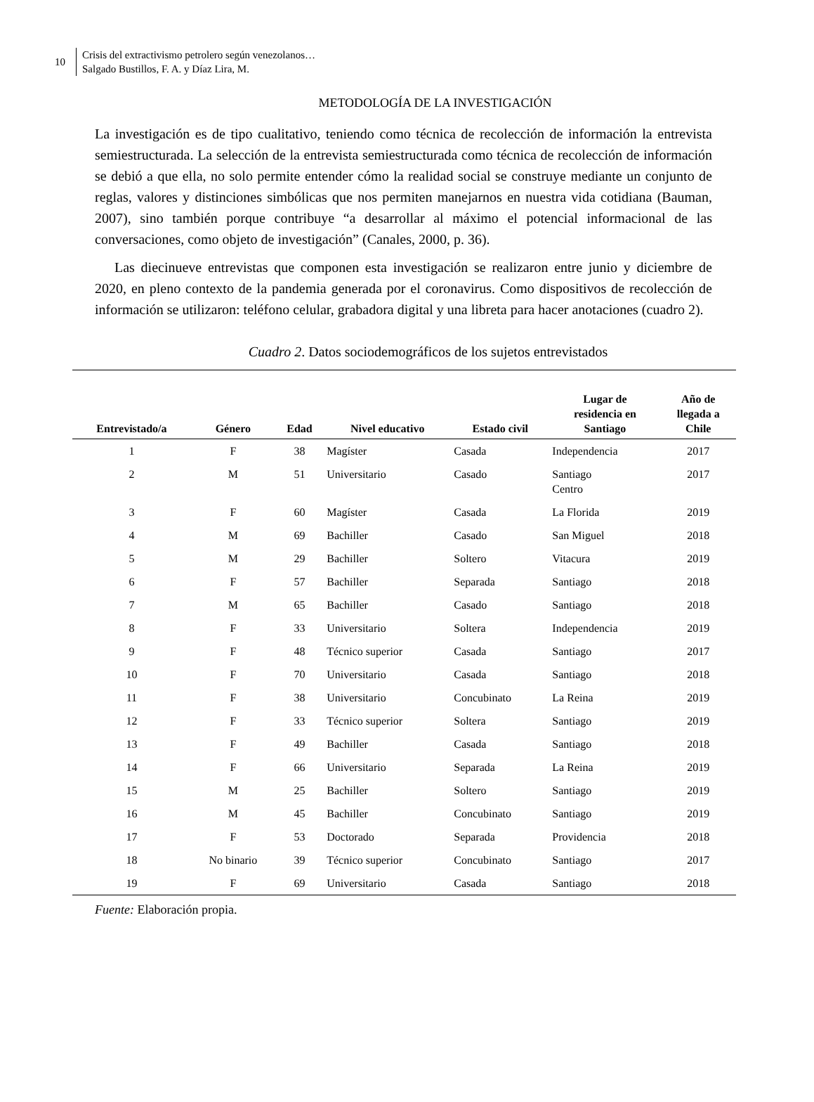10
Crisis del extractivismo petrolero según venezolanos…
Salgado Bustillos, F. A. y Díaz Lira, M.
METODOLOGÍA DE LA INVESTIGACIÓN
La investigación es de tipo cualitativo, teniendo como técnica de recolección de información la entrevista semiestructurada. La selección de la entrevista semiestructurada como técnica de recolección de información se debió a que ella, no solo permite entender cómo la realidad social se construye mediante un conjunto de reglas, valores y distinciones simbólicas que nos permiten manejarnos en nuestra vida cotidiana (Bauman, 2007), sino también porque contribuye “a desarrollar al máximo el potencial informacional de las conversaciones, como objeto de investigación” (Canales, 2000, p. 36).
Las diecinueve entrevistas que componen esta investigación se realizaron entre junio y diciembre de 2020, en pleno contexto de la pandemia generada por el coronavirus. Como dispositivos de recolección de información se utilizaron: teléfono celular, grabadora digital y una libreta para hacer anotaciones (cuadro 2).
Cuadro 2. Datos sociodemográficos de los sujetos entrevistados
| Entrevistado/a | Género | Edad | Nivel educativo | Estado civil | Lugar de residencia en Santiago | Año de llegada a Chile |
| --- | --- | --- | --- | --- | --- | --- |
| 1 | F | 38 | Magíster | Casada | Independencia | 2017 |
| 2 | M | 51 | Universitario | Casado | Santiago Centro | 2017 |
| 3 | F | 60 | Magíster | Casada | La Florida | 2019 |
| 4 | M | 69 | Bachiller | Casado | San Miguel | 2018 |
| 5 | M | 29 | Bachiller | Soltero | Vitacura | 2019 |
| 6 | F | 57 | Bachiller | Separada | Santiago | 2018 |
| 7 | M | 65 | Bachiller | Casado | Santiago | 2018 |
| 8 | F | 33 | Universitario | Soltera | Independencia | 2019 |
| 9 | F | 48 | Técnico superior | Casada | Santiago | 2017 |
| 10 | F | 70 | Universitario | Casada | Santiago | 2018 |
| 11 | F | 38 | Universitario | Concubinato | La Reina | 2019 |
| 12 | F | 33 | Técnico superior | Soltera | Santiago | 2019 |
| 13 | F | 49 | Bachiller | Casada | Santiago | 2018 |
| 14 | F | 66 | Universitario | Separada | La Reina | 2019 |
| 15 | M | 25 | Bachiller | Soltero | Santiago | 2019 |
| 16 | M | 45 | Bachiller | Concubinato | Santiago | 2019 |
| 17 | F | 53 | Doctorado | Separada | Providencia | 2018 |
| 18 | No binario | 39 | Técnico superior | Concubinato | Santiago | 2017 |
| 19 | F | 69 | Universitario | Casada | Santiago | 2018 |
Fuente: Elaboración propia.